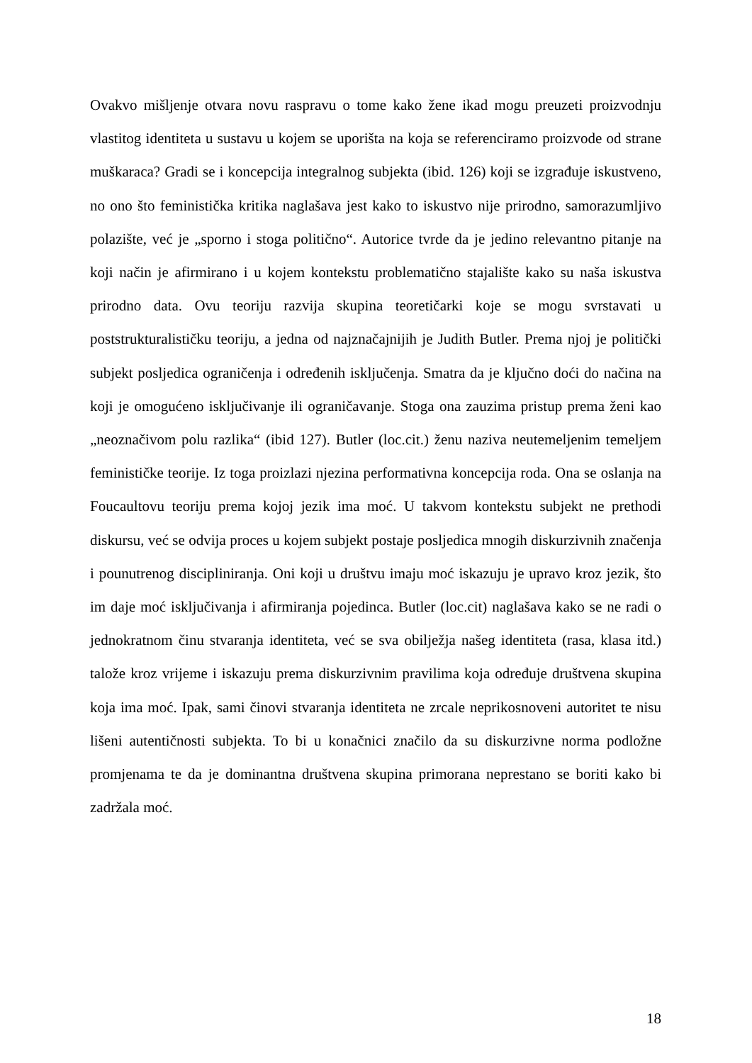Ovakvo mišljenje otvara novu raspravu o tome kako žene ikad mogu preuzeti proizvodnju vlastitog identiteta u sustavu u kojem se uporišta na koja se referenciramo proizvode od strane muškaraca? Gradi se i koncepcija integralnog subjekta (ibid. 126) koji se izgrađuje iskustveno, no ono što feministička kritika naglašava jest kako to iskustvo nije prirodno, samorazumljivo polazište, već je „sporno i stoga politično“. Autorice tvrde da je jedino relevantno pitanje na koji način je afirmirano i u kojem kontekstu problematično stajalište kako su naša iskustva prirodno data. Ovu teoriju razvija skupina teoretičarki koje se mogu svrstavati u poststrukturalističku teoriju, a jedna od najznačajnijih je Judith Butler. Prema njoj je politički subjekt posljedica ograničenja i određenih isključenja. Smatra da je ključno doći do načina na koji je omogućeno isključivanje ili ograničavanje. Stoga ona zauzima pristup prema ženi kao „neoznačivom polu razlika“ (ibid 127). Butler (loc.cit.) ženu naziva neutemeljenim temeljem feminističke teorije. Iz toga proizlazi njezina performativna koncepcija roda. Ona se oslanja na Foucaultovu teoriju prema kojoj jezik ima moć. U takvom kontekstu subjekt ne prethodi diskursu, već se odvija proces u kojem subjekt postaje posljedica mnogih diskurzivnih značenja i pounutrenog discipliniranja. Oni koji u društvu imaju moć iskazuju je upravo kroz jezik, što im daje moć isključivanja i afirmiranja pojedinca. Butler (loc.cit) naglašava kako se ne radi o jednokratnom činu stvaranja identiteta, već se sva obilježja našeg identiteta (rasa, klasa itd.) talože kroz vrijeme i iskazuju prema diskurzivnim pravilima koja određuje društvena skupina koja ima moć. Ipak, sami činovi stvaranja identiteta ne zrcale neprikosnoveni autoritet te nisu lišeni autentičnosti subjekta. To bi u konačnici značilo da su diskurzivne norma podložne promjenama te da je dominantna društvena skupina primorana neprestano se boriti kako bi zadržala moć.
18